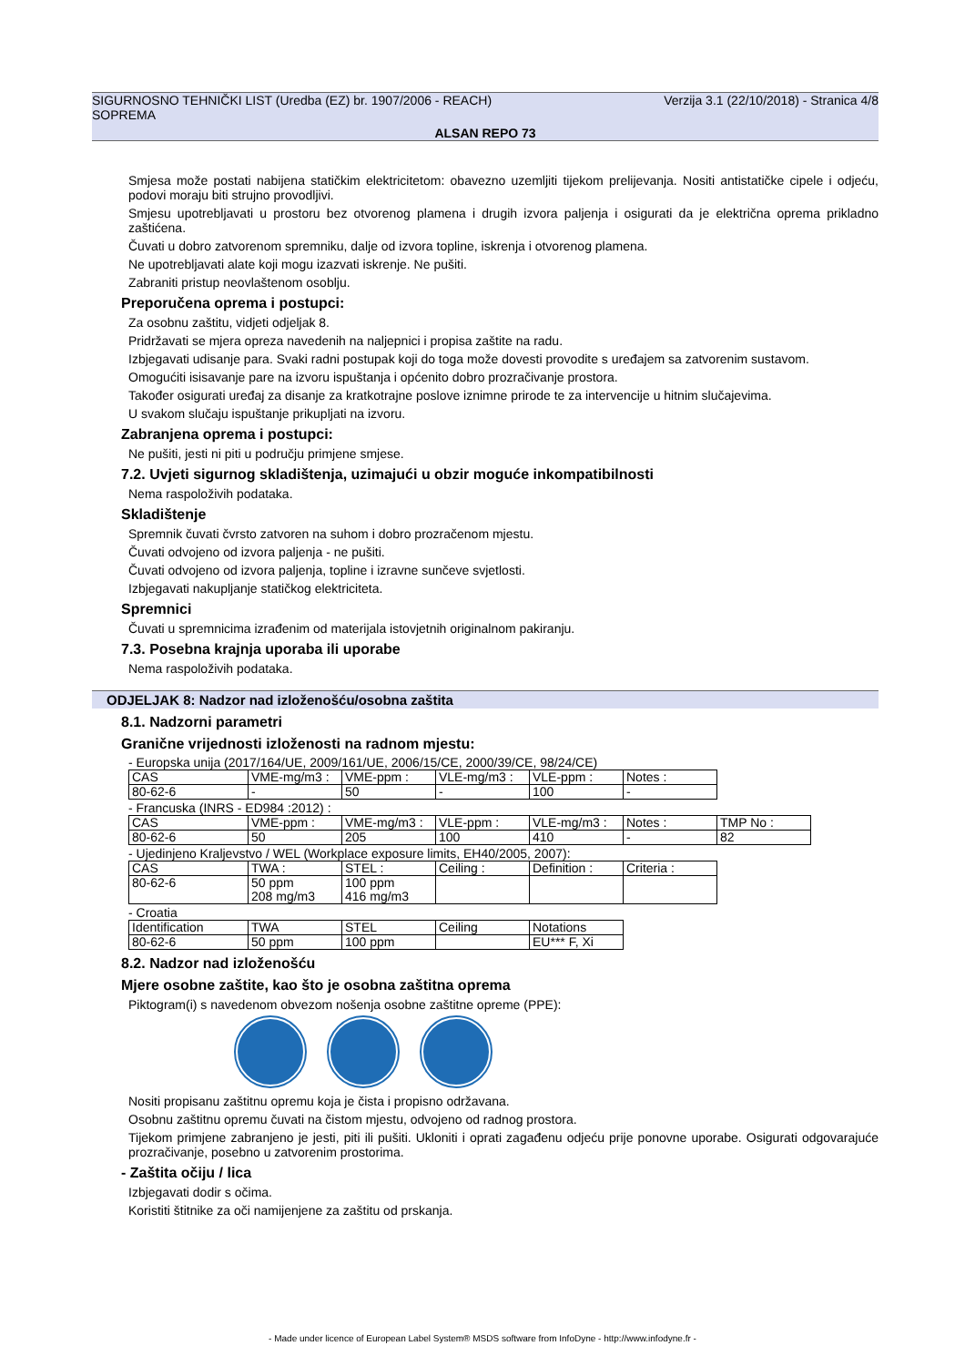SIGURNOSNO TEHNIČKI LIST (Uredba (EZ) br. 1907/2006 - REACH) Verzija 3.1 (22/10/2018) - Stranica 4/8
SOPREMA
ALSAN REPO 73
Smjesa može postati nabijena statičkim elektricitetom: obavezno uzemljiti tijekom prelijevanja. Nositi antistatičke cipele i odjeću, podovi moraju biti strujno provodljivi.
Smjesu upotrebljavati u prostoru bez otvorenog plamena i drugih izvora paljenja i osigurati da je električna oprema prikladno zaštićena.
Čuvati u dobro zatvorenom spremniku, dalje od izvora topline, iskrenja i otvorenog plamena.
Ne upotrebljavati alate koji mogu izazvati iskrenje. Ne pušiti.
Zabraniti pristup neovlaštenom osoblju.
Preporučena oprema i postupci:
Za osobnu zaštitu, vidjeti odjeljak 8.
Pridržavati se mjera opreza navedenih na naljepnici i propisa zaštite na radu.
Izbjegavati udisanje para. Svaki radni postupak koji do toga može dovesti provodite s uređajem sa zatvorenim sustavom.
Omogućiti isisavanje pare na izvoru ispuštanja i općenito dobro prozračivanje prostora.
Također osigurati uređaj za disanje za kratkotrajne poslove iznimne prirode te za intervencije u hitnim slučajevima.
U svakom slučaju ispuštanje prikupljati na izvoru.
Zabranjena oprema i postupci:
Ne pušiti, jesti ni piti u području primjene smjese.
7.2. Uvjeti sigurnog skladištenja, uzimajući u obzir moguće inkompatibilnosti
Nema raspoloživih podataka.
Skladištenje
Spremnik čuvati čvrsto zatvoren na suhom i dobro prozračenom mjestu.
Čuvati odvojeno od izvora paljenja - ne pušiti.
Čuvati odvojeno od izvora paljenja, topline i izravne sunčeve svjetlosti.
Izbjegavati nakupljanje statičkog elektriciteta.
Spremnici
Čuvati u spremnicima izrađenim od materijala istovjetnih originalnom pakiranju.
7.3. Posebna krajnja uporaba ili uporabe
Nema raspoloživih podataka.
ODJELJAK 8: Nadzor nad izloženošću/osobna zaštita
8.1. Nadzorni parametri
Granične vrijednosti izloženosti na radnom mjestu:
- Europska unija (2017/164/UE, 2009/161/UE, 2006/15/CE, 2000/39/CE, 98/24/CE)
| CAS | VME-mg/m3 : | VME-ppm : | VLE-mg/m3 : | VLE-ppm : | Notes : |
| 80-62-6 | - | 50 | - | 100 | - |
- Francuska (INRS - ED984 :2012) :
| CAS | VME-ppm : | VME-mg/m3 : | VLE-ppm : | VLE-mg/m3 : | Notes : | TMP No : |
| 80-62-6 | 50 | 205 | 100 | 410 | - | 82 |
- Ujedinjeno Kraljevstvo / WEL (Workplace exposure limits, EH40/2005, 2007):
| CAS | TWA : | STEL : | Ceiling : | Definition : | Criteria : |
| 80-62-6 | 50 ppm 208 mg/m3 | 100 ppm 416 mg/m3 | | | |
- Croatia
| Identification | TWA | STEL | Ceiling | Notations |
| 80-62-6 | 50 ppm | 100 ppm | | EU*** F, Xi |
8.2. Nadzor nad izloženošću
Mjere osobne zaštite, kao što je osobna zaštitna oprema
Piktogram(i) s navedenom obvezom nošenja osobne zaštitne opreme (PPE):
Nositi propisanu zaštitnu opremu koja je čista i propisno održavana.
Osobnu zaštitnu opremu čuvati na čistom mjestu, odvojeno od radnog prostora.
Tijekom primjene zabranjeno je jesti, piti ili pušiti. Ukloniti i oprati zagađenu odjeću prije ponovne uporabe. Osigurati odgovarajuće prozračivanje, posebno u zatvorenim prostorima.
- Zaštita očiju / lica
Izbjegavati dodir s očima.
Koristiti štitnike za oči namijenjene za zaštitu od prskanja.
- Made under licence of European Label System® MSDS software from InfoDyne - http://www.infodyne.fr -